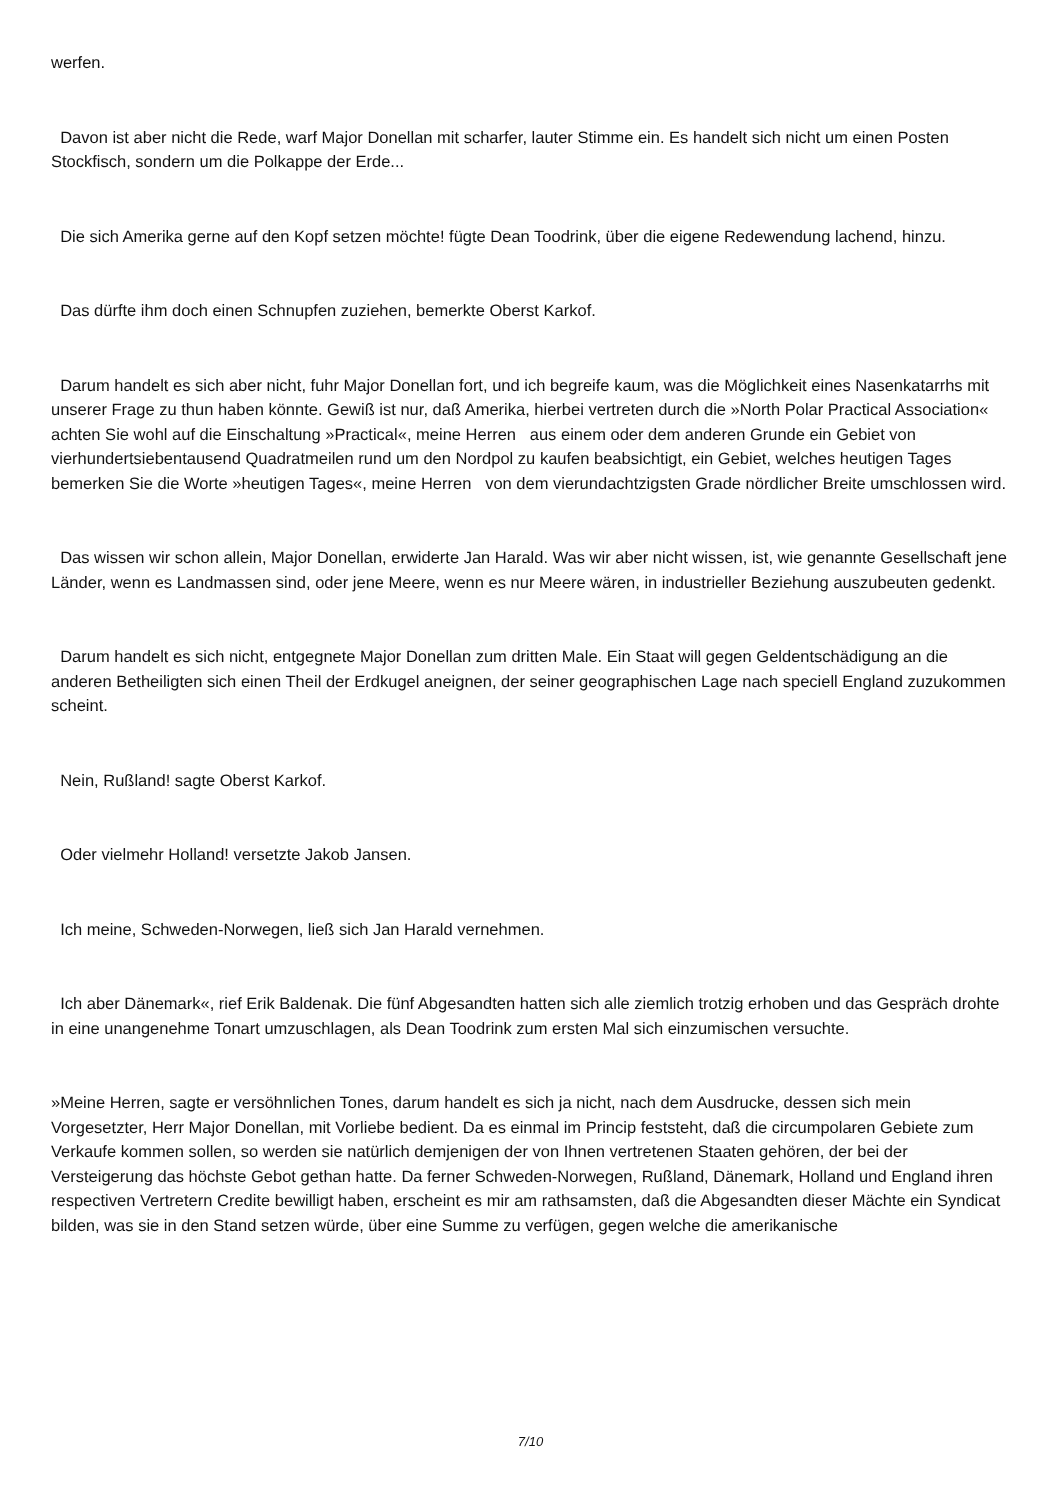werfen.
Davon ist aber nicht die Rede, warf Major Donellan mit scharfer, lauter Stimme ein. Es handelt sich nicht um einen Posten Stockfisch, sondern um die Polkappe der Erde...
Die sich Amerika gerne auf den Kopf setzen möchte! fügte Dean Toodrink, über die eigene Redewendung lachend, hinzu.
Das dürfte ihm doch einen Schnupfen zuziehen, bemerkte Oberst Karkof.
Darum handelt es sich aber nicht, fuhr Major Donellan fort, und ich begreife kaum, was die Möglichkeit eines Nasenkatarrhs mit unserer Frage zu thun haben könnte. Gewiß ist nur, daß Amerika, hierbei vertreten durch die »North Polar Practical Association« achten Sie wohl auf die Einschaltung »Practical«, meine Herren aus einem oder dem anderen Grunde ein Gebiet von vierhundertsiebentausend Quadratmeilen rund um den Nordpol zu kaufen beabsichtigt, ein Gebiet, welches heutigen Tages bemerken Sie die Worte »heutigen Tages«, meine Herren von dem vierundachtzigsten Grade nördlicher Breite umschlossen wird.
Das wissen wir schon allein, Major Donellan, erwiderte Jan Harald. Was wir aber nicht wissen, ist, wie genannte Gesellschaft jene Länder, wenn es Landmassen sind, oder jene Meere, wenn es nur Meere wären, in industrieller Beziehung auszubeuten gedenkt.
Darum handelt es sich nicht, entgegnete Major Donellan zum dritten Male. Ein Staat will gegen Geldentschädigung an die anderen Betheiligten sich einen Theil der Erdkugel aneignen, der seiner geographischen Lage nach speciell England zuzukommen scheint.
Nein, Rußland! sagte Oberst Karkof.
Oder vielmehr Holland! versetzte Jakob Jansen.
Ich meine, Schweden-Norwegen, ließ sich Jan Harald vernehmen.
Ich aber Dänemark«, rief Erik Baldenak. Die fünf Abgesandten hatten sich alle ziemlich trotzig erhoben und das Gespräch drohte in eine unangenehme Tonart umzuschlagen, als Dean Toodrink zum ersten Mal sich einzumischen versuchte.
»Meine Herren, sagte er versöhnlichen Tones, darum handelt es sich ja nicht, nach dem Ausdrucke, dessen sich mein Vorgesetzter, Herr Major Donellan, mit Vorliebe bedient. Da es einmal im Princip feststeht, daß die circumpolaren Gebiete zum Verkaufe kommen sollen, so werden sie natürlich demjenigen der von Ihnen vertretenen Staaten gehören, der bei der Versteigerung das höchste Gebot gethan hatte. Da ferner Schweden-Norwegen, Rußland, Dänemark, Holland und England ihren respectiven Vertretern Credite bewilligt haben, erscheint es mir am rathsamsten, daß die Abgesandten dieser Mächte ein Syndicat bilden, was sie in den Stand setzen würde, über eine Summe zu verfügen, gegen welche die amerikanische
7/10